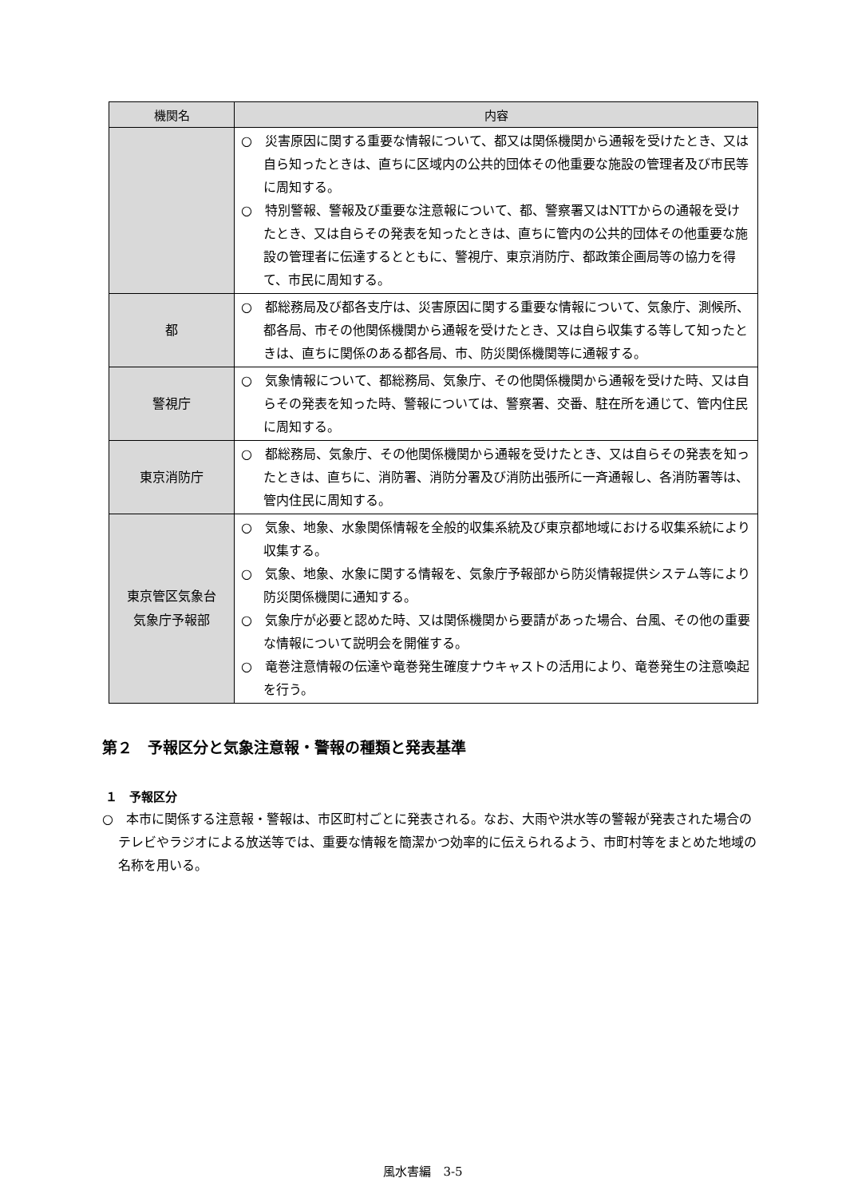| 機関名 | 内容 |
| --- | --- |
| | ○ 災害原因に関する重要な情報について、都又は関係機関から通報を受けたとき、又は自ら知ったときは、直ちに区域内の公共的団体その他重要な施設の管理者及び市民等に周知する。 ○ 特別警報、警報及び重要な注意報について、都、警察署又はNTTからの通報を受けたとき、又は自らその発表を知ったときは、直ちに管内の公共的団体その他重要な施設の管理者に伝達するとともに、警視庁、東京消防庁、都政策企画局等の協力を得て、市民に周知する。 |
| 都 | ○ 都総務局及び都各支庁は、災害原因に関する重要な情報について、気象庁、測候所、都各局、市その他関係機関から通報を受けたとき、又は自ら収集する等して知ったときは、直ちに関係のある都各局、市、防災関係機関等に通報する。 |
| 警視庁 | ○ 気象情報について、都総務局、気象庁、その他関係機関から通報を受けた時、又は自らその発表を知った時、警報については、警察署、交番、駐在所を通じて、管内住民に周知する。 |
| 東京消防庁 | ○ 都総務局、気象庁、その他関係機関から通報を受けたとき、又は自らその発表を知ったときは、直ちに、消防署、消防分署及び消防出張所に一斉通報し、各消防署等は、管内住民に周知する。 |
| 東京管区気象台 気象庁予報部 | ○ 気象、地象、水象関係情報を全般的収集系統及び東京都地域における収集系統により収集する。 ○ 気象、地象、水象に関する情報を、気象庁予報部から防災情報提供システム等により防災関係機関に通知する。 ○ 気象庁が必要と認めた時、又は関係機関から要請があった場合、台風、その他の重要な情報について説明会を開催する。 ○ 竜巻注意情報の伝達や竜巻発生確度ナウキャストの活用により、竜巻発生の注意喚起を行う。 |
第２　予報区分と気象注意報・警報の種類と発表基準
１　予報区分
○　本市に関係する注意報・警報は、市区町村ごとに発表される。なお、大雨や洪水等の警報が発表された場合のテレビやラジオによる放送等では、重要な情報を簡潔かつ効率的に伝えられるよう、市町村等をまとめた地域の名称を用いる。
風水害編　3-5